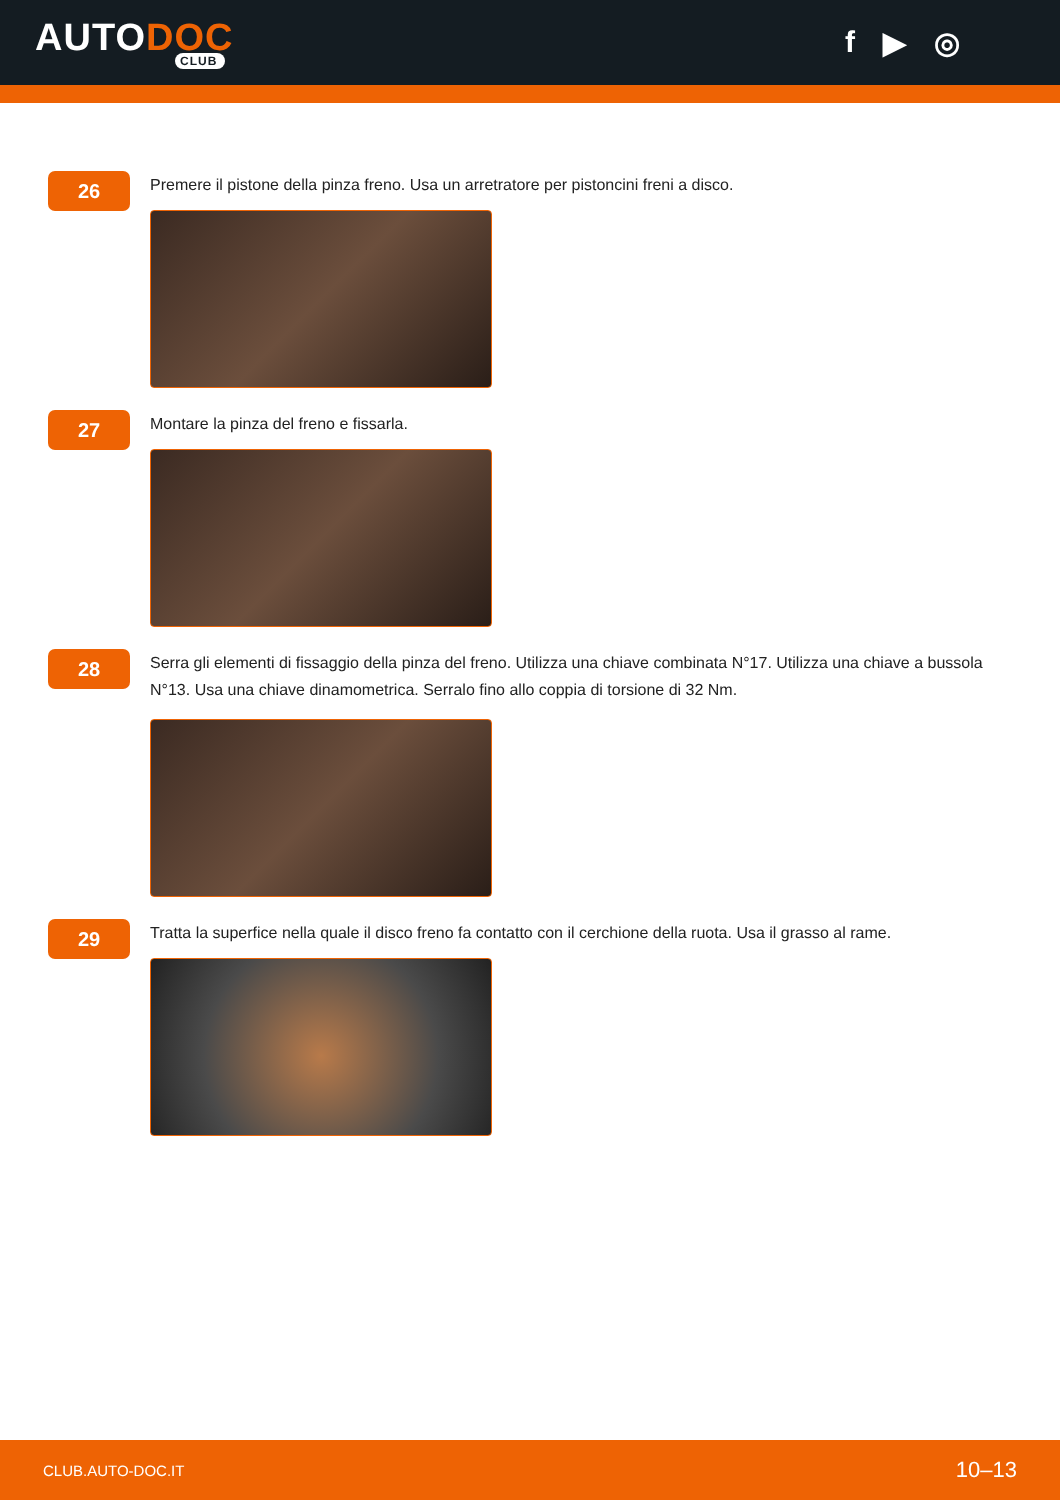AUTODOC
CLUB
f ▶ ◎
26
Premere il pistone della pinza freno. Usa un arretratore per pistoncini freni a disco.
27
Montare la pinza del freno e fissarla.
28
Serra gli elementi di fissaggio della pinza del freno. Utilizza una chiave combinata N°17. Utilizza una chiave a bussola N°13. Usa una chiave dinamometrica. Serralo fino allo coppia di torsione di 32 Nm.
29
Tratta la superfice nella quale il disco freno fa contatto con il cerchione della ruota. Usa il grasso al rame.
CLUB.AUTO-DOC.IT 10–13